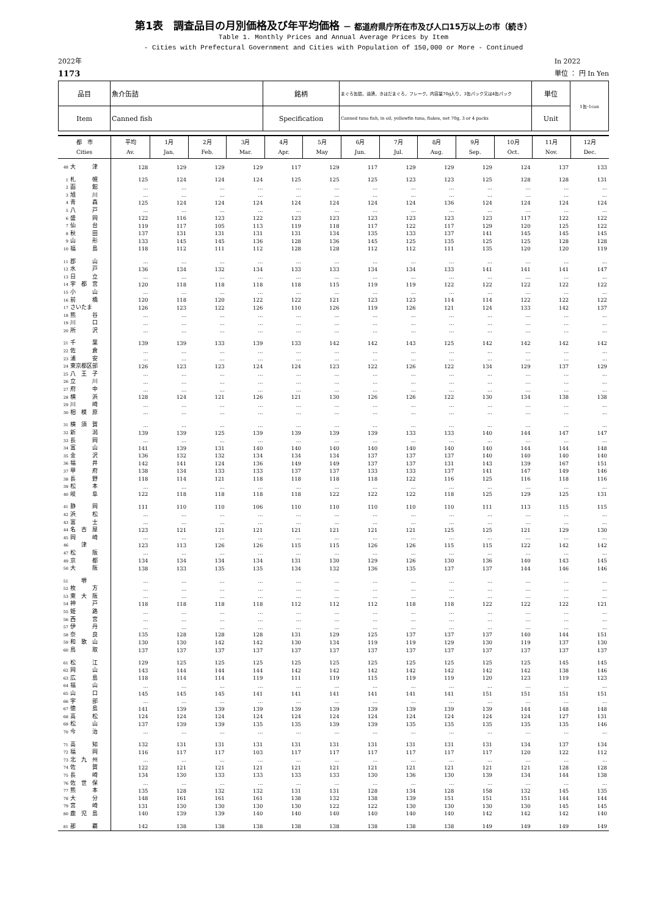第1表　調査品目の月別価格及び年平均価格 － 都道府県庁所在市及び人口15万以上の市（続き）
Table 1. Monthly Prices and Annual Average Prices by Item
- Cities with Prefectural Government and Cities with Population of 150,000 or More - Continued
2022年
1173
In 2022
単位 ： 円 In Yen
| 品目 | 魚介缶詰 | 銘柄 | まぐろ缶詰，油漬，きはだまぐろ，フレーク，内容量70g入り，3缶パック又は4缶パック | 単位 | 1缶･1can |
| Item | Canned fish | Specification | Canned tuna fish, in oil, yellowfin tuna, flakes, net 70g, 3 or 4 packs | Unit | |
| 都 市 Cities | 平均 Av. | 1月 Jan. | 2月 Feb. | 3月 Mar. | 4月 Apr. | 5月 May | 6月 Jun. | 7月 Jul. | 8月 Aug. | 9月 Sep. | 10月 Oct. | 11月 Nov. | 12月 Dec. |
| --- | --- | --- | --- | --- | --- | --- | --- | --- | --- | --- | --- | --- | --- |
| 48 大 津 | 128 | 129 | 129 | 129 | 117 | 129 | 117 | 129 | 129 | 129 | 124 | 137 | 133 |
| 1 札 幌 | 125 | 124 | 124 | 124 | 125 | 125 | 125 | 123 | 123 | 125 | 128 | 128 | 131 |
| 2 函 館 | ... | ... | ... | ... | ... | ... | ... | ... | ... | ... | ... | ... | ... |
| 3 旭 川 | ... | ... | ... | ... | ... | ... | ... | ... | ... | ... | ... | ... | ... |
| 4 青 森 | 125 | 124 | 124 | 124 | 124 | 124 | 124 | 124 | 136 | 124 | 124 | 124 | 124 |
| 5 八 戸 | ... | ... | ... | ... | ... | ... | ... | ... | ... | ... | ... | ... | ... |
| 6 盛 岡 | 122 | 116 | 123 | 122 | 123 | 123 | 123 | 123 | 123 | 123 | 117 | 122 | 122 |
| 7 仙 台 | 119 | 117 | 105 | 113 | 119 | 118 | 117 | 122 | 117 | 129 | 120 | 125 | 122 |
| 8 秋 田 | 137 | 131 | 131 | 131 | 131 | 134 | 135 | 133 | 137 | 141 | 145 | 145 | 145 |
| 9 山 形 | 133 | 145 | 145 | 136 | 128 | 136 | 145 | 125 | 135 | 125 | 125 | 128 | 128 |
| 10 福 島 | 118 | 112 | 111 | 112 | 128 | 128 | 112 | 112 | 111 | 135 | 120 | 120 | 119 |
| 11 郡 山 | ... | ... | ... | ... | ... | ... | ... | ... | ... | ... | ... | ... | ... |
| 12 水 戸 | 136 | 134 | 132 | 134 | 133 | 133 | 134 | 134 | 133 | 141 | 141 | 141 | 147 |
| 13 日 立 | ... | ... | ... | ... | ... | ... | ... | ... | ... | ... | ... | ... | ... |
| 14 宇 都 宮 | 120 | 118 | 118 | 118 | 118 | 115 | 119 | 119 | 122 | 122 | 122 | 122 | 122 |
| 15 小 山 | ... | ... | ... | ... | ... | ... | ... | ... | ... | ... | ... | ... | ... |
| 16 前 橋 | 120 | 118 | 120 | 122 | 122 | 121 | 123 | 123 | 114 | 114 | 122 | 122 | 122 |
| 17 さいたま | 126 | 123 | 122 | 126 | 110 | 126 | 119 | 126 | 121 | 124 | 133 | 142 | 137 |
| 18 熊 谷 | ... | ... | ... | ... | ... | ... | ... | ... | ... | ... | ... | ... | ... |
| 19 川 口 | ... | ... | ... | ... | ... | ... | ... | ... | ... | ... | ... | ... | ... |
| 20 所 沢 | ... | ... | ... | ... | ... | ... | ... | ... | ... | ... | ... | ... | ... |
| 21 千 葉 | 139 | 139 | 133 | 139 | 133 | 142 | 142 | 143 | 125 | 142 | 142 | 142 | 142 |
| 22 佐 倉 | ... | ... | ... | ... | ... | ... | ... | ... | ... | ... | ... | ... | ... |
| 23 浦 安 | ... | ... | ... | ... | ... | ... | ... | ... | ... | ... | ... | ... | ... |
| 24 東京都区部 | 126 | 123 | 123 | 124 | 124 | 123 | 122 | 126 | 122 | 134 | 129 | 137 | 129 |
| 25 八 王 子 | ... | ... | ... | ... | ... | ... | ... | ... | ... | ... | ... | ... | ... |
| 26 立 川 | ... | ... | ... | ... | ... | ... | ... | ... | ... | ... | ... | ... | ... |
| 27 府 中 | ... | ... | ... | ... | ... | ... | ... | ... | ... | ... | ... | ... | ... |
| 28 横 浜 | 128 | 124 | 121 | 126 | 121 | 130 | 126 | 126 | 122 | 130 | 134 | 138 | 138 |
| 29 川 崎 | ... | ... | ... | ... | ... | ... | ... | ... | ... | ... | ... | ... | ... |
| 30 相 模 原 | ... | ... | ... | ... | ... | ... | ... | ... | ... | ... | ... | ... | ... |
| 31 横 須 賀 | ... | ... | ... | ... | ... | ... | ... | ... | ... | ... | ... | ... | ... |
| 32 新 潟 | 139 | 139 | 125 | 139 | 139 | 139 | 139 | 133 | 133 | 140 | 144 | 147 | 147 |
| 33 長 岡 | ... | ... | ... | ... | ... | ... | ... | ... | ... | ... | ... | ... | ... |
| 34 富 山 | 141 | 139 | 131 | 140 | 140 | 140 | 140 | 140 | 140 | 140 | 144 | 144 | 148 |
| 35 金 沢 | 136 | 132 | 132 | 134 | 134 | 134 | 137 | 137 | 137 | 140 | 140 | 140 | 140 |
| 36 福 井 | 142 | 141 | 124 | 136 | 149 | 149 | 137 | 137 | 131 | 143 | 139 | 167 | 151 |
| 37 甲 府 | 138 | 134 | 133 | 133 | 137 | 137 | 133 | 133 | 137 | 141 | 147 | 149 | 146 |
| 38 長 野 | 118 | 114 | 121 | 118 | 118 | 118 | 118 | 122 | 116 | 125 | 116 | 118 | 116 |
| 39 松 本 | ... | ... | ... | ... | ... | ... | ... | ... | ... | ... | ... | ... | ... |
| 40 岐 阜 | 122 | 118 | 118 | 118 | 118 | 122 | 122 | 122 | 118 | 125 | 129 | 125 | 131 |
| 41 静 岡 | 111 | 110 | 110 | 106 | 110 | 110 | 110 | 110 | 110 | 111 | 113 | 115 | 115 |
| 42 浜 松 | ... | ... | ... | ... | ... | ... | ... | ... | ... | ... | ... | ... | ... |
| 43 富 士 | ... | ... | ... | ... | ... | ... | ... | ... | ... | ... | ... | ... | ... |
| 44 名 古 屋 | 123 | 121 | 121 | 121 | 121 | 121 | 121 | 121 | 125 | 125 | 121 | 129 | 130 |
| 45 岡 崎 | ... | ... | ... | ... | ... | ... | ... | ... | ... | ... | ... | ... | ... |
| 46 津 | 123 | 113 | 126 | 126 | 115 | 115 | 126 | 126 | 115 | 115 | 122 | 142 | 142 |
| 47 松 阪 | ... | ... | ... | ... | ... | ... | ... | ... | ... | ... | ... | ... | ... |
| 49 京 都 | 134 | 134 | 134 | 134 | 131 | 130 | 129 | 126 | 130 | 136 | 140 | 143 | 145 |
| 50 大 阪 | 138 | 133 | 135 | 135 | 134 | 132 | 136 | 135 | 137 | 137 | 144 | 146 | 146 |
| 51 堺 | ... | ... | ... | ... | ... | ... | ... | ... | ... | ... | ... | ... | ... |
| 52 枚 方 | ... | ... | ... | ... | ... | ... | ... | ... | ... | ... | ... | ... | ... |
| 53 東 大 阪 | ... | ... | ... | ... | ... | ... | ... | ... | ... | ... | ... | ... | ... |
| 54 神 戸 | 118 | 118 | 118 | 118 | 112 | 112 | 112 | 118 | 118 | 122 | 122 | 122 | 121 |
| 55 姫 路 | ... | ... | ... | ... | ... | ... | ... | ... | ... | ... | ... | ... | ... |
| 56 西 宮 | ... | ... | ... | ... | ... | ... | ... | ... | ... | ... | ... | ... | ... |
| 57 伊 丹 | ... | ... | ... | ... | ... | ... | ... | ... | ... | ... | ... | ... | ... |
| 58 奈 良 | 135 | 128 | 128 | 128 | 131 | 129 | 125 | 137 | 137 | 137 | 140 | 144 | 151 |
| 59 和 歌 山 | 130 | 130 | 142 | 142 | 130 | 134 | 119 | 119 | 129 | 130 | 119 | 137 | 130 |
| 60 鳥 取 | 137 | 137 | 137 | 137 | 137 | 137 | 137 | 137 | 137 | 137 | 137 | 137 | 137 |
| 61 松 江 | 129 | 125 | 125 | 125 | 125 | 125 | 125 | 125 | 125 | 125 | 125 | 145 | 145 |
| 62 岡 山 | 143 | 144 | 144 | 144 | 142 | 142 | 142 | 142 | 142 | 142 | 142 | 138 | 146 |
| 63 広 島 | 118 | 114 | 114 | 119 | 111 | 119 | 115 | 119 | 119 | 120 | 123 | 119 | 123 |
| 64 福 山 | ... | ... | ... | ... | ... | ... | ... | ... | ... | ... | ... | ... | ... |
| 65 山 口 | 145 | 145 | 145 | 141 | 141 | 141 | 141 | 141 | 141 | 151 | 151 | 151 | 151 |
| 66 宇 部 | ... | ... | ... | ... | ... | ... | ... | ... | ... | ... | ... | ... | ... |
| 67 徳 島 | 141 | 139 | 139 | 139 | 139 | 139 | 139 | 139 | 139 | 139 | 144 | 148 | 148 |
| 68 高 松 | 124 | 124 | 124 | 124 | 124 | 124 | 124 | 124 | 124 | 124 | 124 | 127 | 131 |
| 69 松 山 | 137 | 139 | 139 | 135 | 135 | 139 | 139 | 135 | 135 | 135 | 135 | 135 | 146 |
| 70 今 治 | ... | ... | ... | ... | ... | ... | ... | ... | ... | ... | ... | ... | ... |
| 71 高 知 | 132 | 131 | 131 | 131 | 131 | 131 | 131 | 131 | 131 | 131 | 134 | 137 | 134 |
| 72 福 岡 | 116 | 117 | 117 | 103 | 117 | 117 | 117 | 117 | 117 | 117 | 120 | 122 | 112 |
| 73 北 九 州 | ... | ... | ... | ... | ... | ... | ... | ... | ... | ... | ... | ... | ... |
| 74 佐 賀 | 122 | 121 | 121 | 121 | 121 | 121 | 121 | 121 | 121 | 121 | 121 | 128 | 128 |
| 75 長 崎 | 134 | 130 | 133 | 133 | 133 | 133 | 130 | 136 | 130 | 139 | 134 | 144 | 138 |
| 76 佐 世 保 | ... | ... | ... | ... | ... | ... | ... | ... | ... | ... | ... | ... | ... |
| 77 熊 本 | 135 | 128 | 132 | 132 | 131 | 131 | 128 | 134 | 128 | 158 | 132 | 145 | 135 |
| 78 大 分 | 148 | 161 | 161 | 161 | 138 | 132 | 138 | 139 | 151 | 151 | 151 | 144 | 144 |
| 79 宮 崎 | 131 | 130 | 130 | 130 | 130 | 122 | 122 | 130 | 130 | 130 | 130 | 145 | 145 |
| 80 鹿 児 島 | 140 | 139 | 139 | 140 | 140 | 140 | 140 | 140 | 140 | 142 | 142 | 142 | 140 |
| 81 那 覇 | 142 | 138 | 138 | 138 | 138 | 138 | 138 | 138 | 138 | 149 | 149 | 149 | 149 |